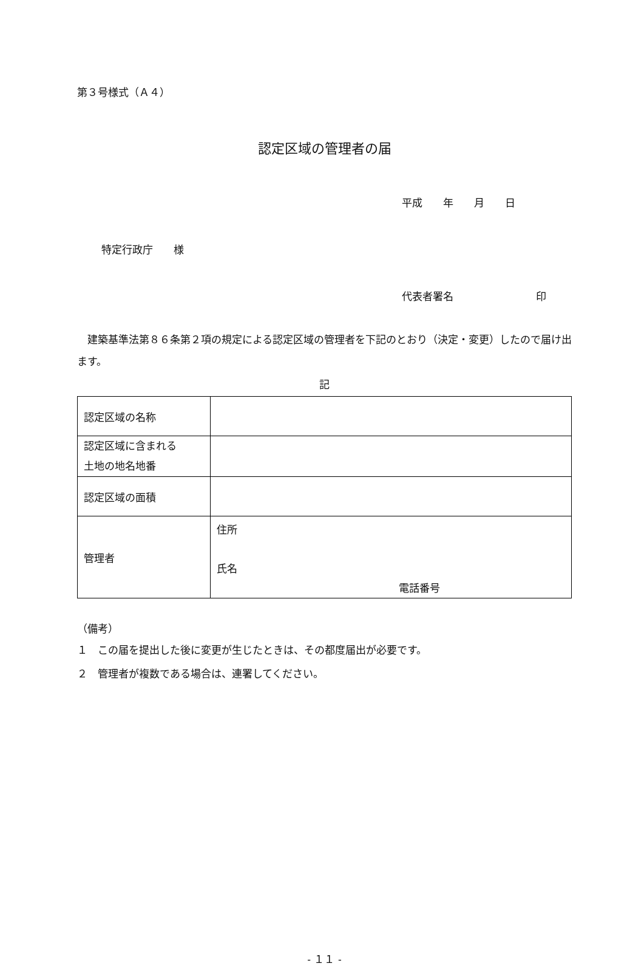第３号様式（Ａ４）
認定区域の管理者の届
平成　　年　　月　　日
特定行政庁　　様
代表者署名　　　　　　　　印
　建築基準法第８６条第２項の規定による認定区域の管理者を下記のとおり（決定・変更）したので届け出ます。
記
| 認定区域の名称 | |
| 認定区域に含まれる 土地の地名地番 | |
| 認定区域の面積 | |
| 管理者 | 住所 氏名 電話番号 |
（備考）
１　この届を提出した後に変更が生じたときは、その都度届出が必要です。
２　管理者が複数である場合は、連署してください。
- １１ -